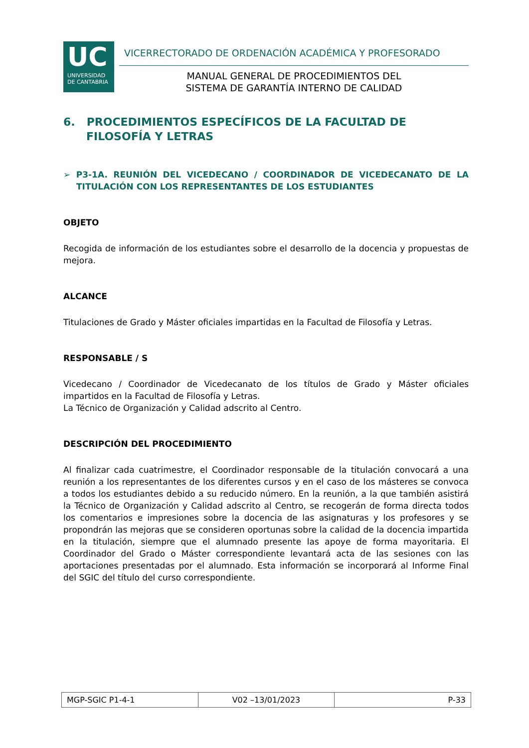UC
UNIVERSIDAD
DE CANTABRIA
VICERRECTORADO DE ORDENACIÓN ACADÉMICA Y PROFESORADO
MANUAL GENERAL DE PROCEDIMIENTOS DEL
SISTEMA DE GARANTÍA INTERNO DE CALIDAD
6. PROCEDIMIENTOS ESPECÍFICOS DE LA FACULTAD DE
FILOSOFÍA Y LETRAS
➢ P3-1A. REUNIÓN DEL VICEDECANO / COORDINADOR DE VICEDECANATO DE LA TITULACIÓN CON LOS REPRESENTANTES DE LOS ESTUDIANTES
OBJETO
Recogida de información de los estudiantes sobre el desarrollo de la docencia y propuestas de mejora.
ALCANCE
Titulaciones de Grado y Máster oficiales impartidas en la Facultad de Filosofía y Letras.
RESPONSABLE / S
Vicedecano / Coordinador de Vicedecanato de los títulos de Grado y Máster oficiales impartidos en la Facultad de Filosofía y Letras.
La Técnico de Organización y Calidad adscrito al Centro.
DESCRIPCIÓN DEL PROCEDIMIENTO
Al finalizar cada cuatrimestre, el Coordinador responsable de la titulación convocará a una reunión a los representantes de los diferentes cursos y en el caso de los másteres se convoca a todos los estudiantes debido a su reducido número. En la reunión, a la que también asistirá la Técnico de Organización y Calidad adscrito al Centro, se recogerán de forma directa todos los comentarios e impresiones sobre la docencia de las asignaturas y los profesores y se propondrán las mejoras que se consideren oportunas sobre la calidad de la docencia impartida en la titulación, siempre que el alumnado presente las apoye de forma mayoritaria. El Coordinador del Grado o Máster correspondiente levantará acta de las sesiones con las aportaciones presentadas por el alumnado. Esta información se incorporará al Informe Final del SGIC del título del curso correspondiente.
| MGP-SGIC P1-4-1 | V02 –13/01/2023 | P-33 |